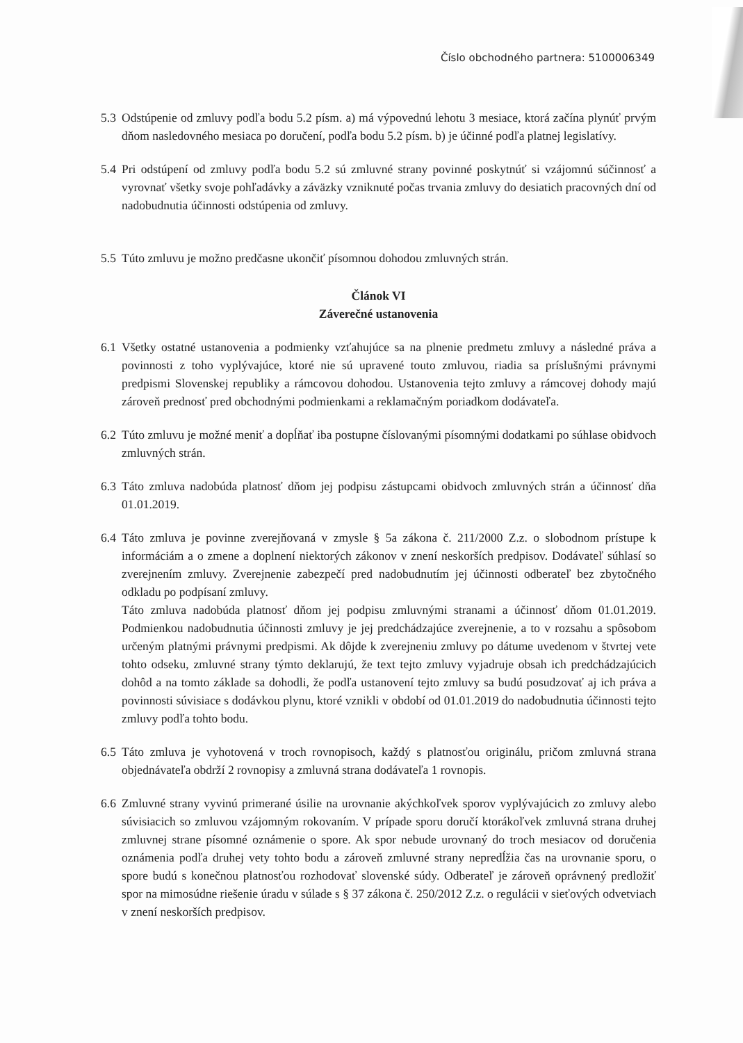Číslo obchodného partnera: 5100006349
5.3 Odstúpenie od zmluvy podľa bodu 5.2 písm. a) má výpovednú lehotu 3 mesiace, ktorá začína plynúť prvým dňom nasledovného mesiaca po doručení, podľa bodu 5.2 písm. b) je účinné podľa platnej legislatívy.
5.4 Pri odstúpení od zmluvy podľa bodu 5.2 sú zmluvné strany povinné poskytnúť si vzájomnú súčinnosť a vyrovnať všetky svoje pohľadávky a záväzky vzniknuté počas trvania zmluvy do desiatich pracovných dní od nadobudnutia účinnosti odstúpenia od zmluvy.
5.5 Túto zmluvu je možno predčasne ukončiť písomnou dohodou zmluvných strán.
Článok VI
Záverečné ustanovenia
6.1 Všetky ostatné ustanovenia a podmienky vzťahujúce sa na plnenie predmetu zmluvy a následné práva a povinnosti z toho vyplývajúce, ktoré nie sú upravené touto zmluvou, riadia sa príslušnými právnymi predpismi Slovenskej republiky a rámcovou dohodou. Ustanovenia tejto zmluvy a rámcovej dohody majú zároveň prednosť pred obchodnými podmienkami a reklamačným poriadkom dodávateľa.
6.2 Túto zmluvu je možné meniť a dopĺňať iba postupne číslovanými písomnými dodatkami po súhlase obidvoch zmluvných strán.
6.3 Táto zmluva nadobúda platnosť dňom jej podpisu zástupcami obidvoch zmluvných strán a účinnosť dňa 01.01.2019.
6.4 Táto zmluva je povinne zverejňovaná v zmysle § 5a zákona č. 211/2000 Z.z. o slobodnom prístupe k informáciám a o zmene a doplnení niektorých zákonov v znení neskorších predpisov. Dodávateľ súhlasí so zverejnením zmluvy. Zverejnenie zabezpečí pred nadobudnutím jej účinnosti odberateľ bez zbytočného odkladu po podpísaní zmluvy.
Táto zmluva nadobúda platnosť dňom jej podpisu zmluvnými stranami a účinnosť dňom 01.01.2019. Podmienkou nadobudnutia účinnosti zmluvy je jej predchádzajúce zverejnenie, a to v rozsahu a spôsobom určeným platnými právnymi predpismi. Ak dôjde k zverejneniu zmluvy po dátume uvedenom v štvrtej vete tohto odseku, zmluvné strany týmto deklarujú, že text tejto zmluvy vyjadruje obsah ich predchádzajúcich dohôd a na tomto základe sa dohodli, že podľa ustanovení tejto zmluvy sa budú posudzovať aj ich práva a povinnosti súvisiace s dodávkou plynu, ktoré vznikli v období od 01.01.2019 do nadobudnutia účinnosti tejto zmluvy podľa tohto bodu.
6.5 Táto zmluva je vyhotovená v troch rovnopisoch, každý s platnosťou originálu, pričom zmluvná strana objednávateľa obdrží 2 rovnopisy a zmluvná strana dodávateľa 1 rovnopis.
6.6 Zmluvné strany vyvinú primerané úsilie na urovnanie akýchkoľvek sporov vyplývajúcich zo zmluvy alebo súvisiacich so zmluvou vzájomným rokovaním. V prípade sporu doručí ktorákoľvek zmluvná strana druhej zmluvnej strane písomné oznámenie o spore. Ak spor nebude urovnaný do troch mesiacov od doručenia oznámenia podľa druhej vety tohto bodu a zároveň zmluvné strany nepredĺžia čas na urovnanie sporu, o spore budú s konečnou platnosťou rozhodovať slovenské súdy. Odberateľ je zároveň oprávnený predložiť spor na mimosúdne riešenie úradu v súlade s § 37 zákona č. 250/2012 Z.z. o regulácii v sieťových odvetviach v znení neskorších predpisov.